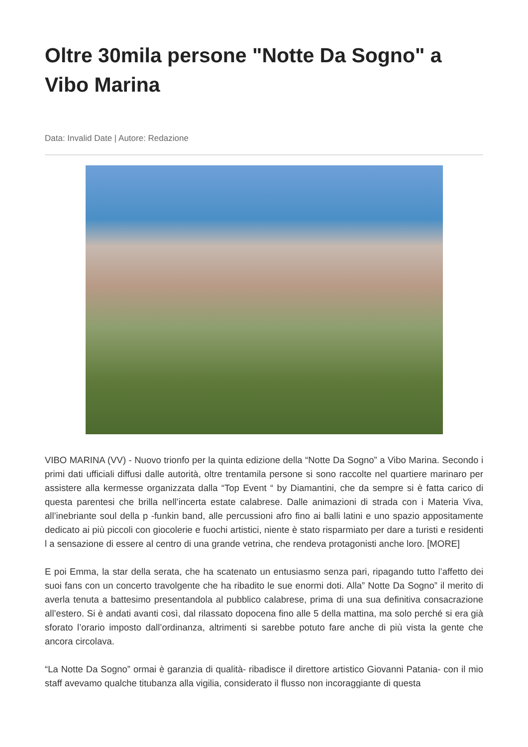Oltre 30mila persone "Notte Da Sogno" a Vibo Marina
Data: Invalid Date | Autore: Redazione
VIBO MARINA (VV) - Nuovo trionfo per la quinta edizione della “Notte Da Sogno” a Vibo Marina. Secondo i primi dati ufficiali diffusi dalle autorità, oltre trentamila persone si sono raccolte nel quartiere marinaro per assistere alla kermesse organizzata dalla “Top Event “ by Diamantini, che da sempre si è fatta carico di questa parentesi che brilla nell’incerta estate calabrese. Dalle animazioni di strada con i Materia Viva, all’inebriante soul della p -funkin band, alle percussioni afro fino ai balli latini e uno spazio appositamente dedicato ai più piccoli con giocolerie e fuochi artistici, niente è stato risparmiato per dare a turisti e residenti l a sensazione di essere al centro di una grande vetrina, che rendeva protagonisti anche loro. [MORE]
E poi Emma, la star della serata, che ha scatenato un entusiasmo senza pari, ripagando tutto l’affetto dei suoi fans con un concerto travolgente che ha ribadito le sue enormi doti. Alla” Notte Da Sogno” il merito di averla tenuta a battesimo presentandola al pubblico calabrese, prima di una sua definitiva consacrazione all’estero. Si è andati avanti così, dal rilassato dopocena fino alle 5 della mattina, ma solo perché si era già sforato l’orario imposto dall’ordinanza, altrimenti si sarebbe potuto fare anche di più vista la gente che ancora circolava.
“La Notte Da Sogno” ormai è garanzia di qualità- ribadisce il direttore artistico Giovanni Patania- con il mio staff avevamo qualche titubanza alla vigilia, considerato il flusso non incoraggiante di questa